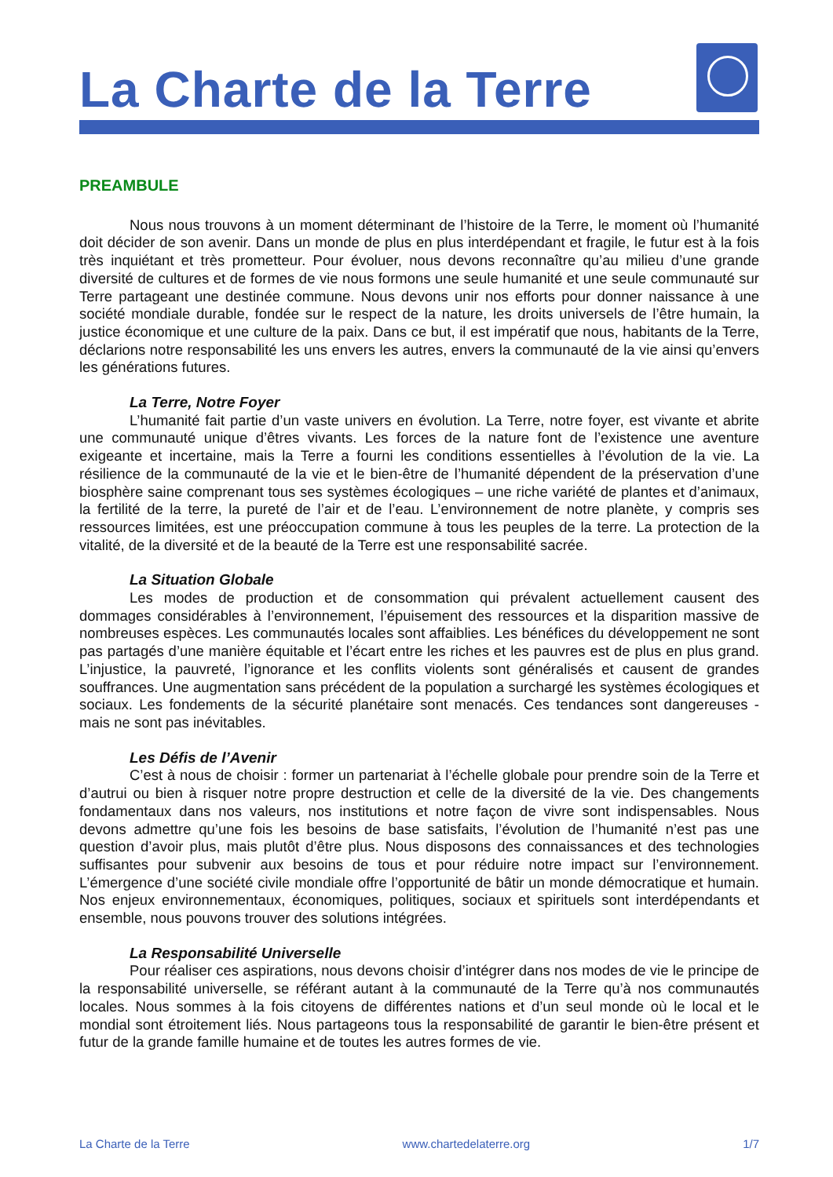La Charte de la Terre
PREAMBULE
Nous nous trouvons à un moment déterminant de l’histoire de la Terre, le moment où l’humanité doit décider de son avenir. Dans un monde de plus en plus interdépendant et fragile, le futur est à la fois très inquiétant et très prometteur. Pour évoluer, nous devons reconnaître qu’au milieu d’une grande diversité de cultures et de formes de vie nous formons une seule humanité et une seule communauté sur Terre partageant une destinée commune. Nous devons unir nos efforts pour donner naissance à une société mondiale durable, fondée sur le respect de la nature, les droits universels de l’être humain, la justice économique et une culture de la paix. Dans ce but, il est impératif que nous, habitants de la Terre, déclarions notre responsabilité les uns envers les autres, envers la communauté de la vie ainsi qu’envers les générations futures.
La Terre, Notre Foyer
L’humanité fait partie d’un vaste univers en évolution. La Terre, notre foyer, est vivante et abrite une communauté unique d’êtres vivants. Les forces de la nature font de l’existence une aventure exigeante et incertaine, mais la Terre a fourni les conditions essentielles à l’évolution de la vie. La résilience de la communauté de la vie et le bien-être de l’humanité dépendent de la préservation d’une biosphère saine comprenant tous ses systèmes écologiques – une riche variété de plantes et d’animaux, la fertilité de la terre, la pureté de l’air et de l’eau. L’environnement de notre planète, y compris ses ressources limitées, est une préoccupation commune à tous les peuples de la terre. La protection de la vitalité, de la diversité et de la beauté de la Terre est une responsabilité sacrée.
La Situation Globale
Les modes de production et de consommation qui prévalent actuellement causent des dommages considérables à l’environnement, l’épuisement des ressources et la disparition massive de nombreuses espèces. Les communautés locales sont affaiblies. Les bénéfices du développement ne sont pas partagés d’une manière équitable et l’écart entre les riches et les pauvres est de plus en plus grand. L’injustice, la pauvreté, l’ignorance et les conflits violents sont généralisés et causent de grandes souffrances. Une augmentation sans précédent de la population a surchargé les systèmes écologiques et sociaux. Les fondements de la sécurité planétaire sont menacés. Ces tendances sont dangereuses - mais ne sont pas inévitables.
Les Défis de l’Avenir
C’est à nous de choisir : former un partenariat à l’échelle globale pour prendre soin de la Terre et d’autrui ou bien à risquer notre propre destruction et celle de la diversité de la vie. Des changements fondamentaux dans nos valeurs, nos institutions et notre façon de vivre sont indispensables. Nous devons admettre qu’une fois les besoins de base satisfaits, l’évolution de l’humanité n’est pas une question d’avoir plus, mais plutôt d’être plus. Nous disposons des connaissances et des technologies suffisantes pour subvenir aux besoins de tous et pour réduire notre impact sur l’environnement. L’émergence d’une société civile mondiale offre l’opportunité de bâtir un monde démocratique et humain. Nos enjeux environnementaux, économiques, politiques, sociaux et spirituels sont interdépendants et ensemble, nous pouvons trouver des solutions intégrées.
La Responsabilité Universelle
Pour réaliser ces aspirations, nous devons choisir d’intégrer dans nos modes de vie le principe de la responsabilité universelle, se référant autant à la communauté de la Terre qu’à nos communautés locales. Nous sommes à la fois citoyens de différentes nations et d’un seul monde où le local et le mondial sont étroitement liés. Nous partageons tous la responsabilité de garantir le bien-être présent et futur de la grande famille humaine et de toutes les autres formes de vie.
La Charte de la Terre www.chartedelaterre.org 1/7